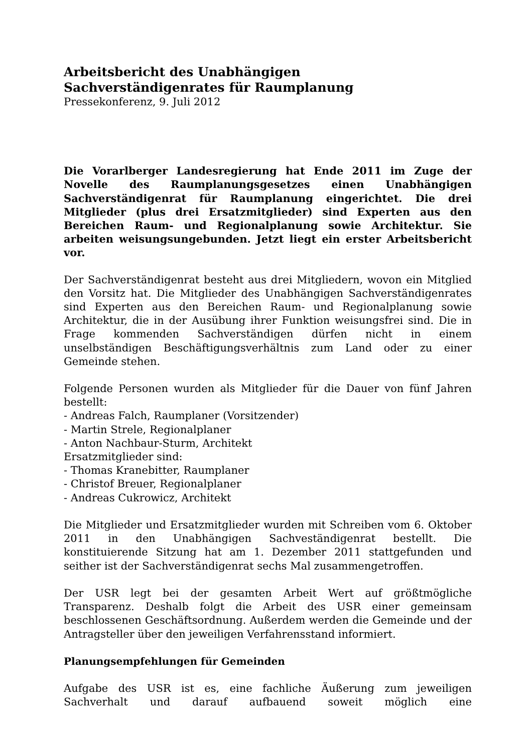Arbeitsbericht des Unabhängigen
Sachverständigenrates für Raumplanung
Pressekonferenz, 9. Juli 2012
Die Vorarlberger Landesregierung hat Ende 2011 im Zuge der Novelle des Raumplanungsgesetzes einen Unabhängigen Sachverständigenrat für Raumplanung eingerichtet. Die drei Mitglieder (plus drei Ersatzmitglieder) sind Experten aus den Bereichen Raum- und Regionalplanung sowie Architektur. Sie arbeiten weisungsungebunden. Jetzt liegt ein erster Arbeitsbericht vor.
Der Sachverständigenrat besteht aus drei Mitgliedern, wovon ein Mitglied den Vorsitz hat. Die Mitglieder des Unabhängigen Sachverständigenrates sind Experten aus den Bereichen Raum- und Regionalplanung sowie Architektur, die in der Ausübung ihrer Funktion weisungsfrei sind. Die in Frage kommenden Sachverständigen dürfen nicht in einem unselbständigen Beschäftigungsverhältnis zum Land oder zu einer Gemeinde stehen.
Folgende Personen wurden als Mitglieder für die Dauer von fünf Jahren bestellt:
- Andreas Falch, Raumplaner (Vorsitzender)
- Martin Strele, Regionalplaner
- Anton Nachbaur-Sturm, Architekt
Ersatzmitglieder sind:
- Thomas Kranebitter, Raumplaner
- Christof Breuer, Regionalplaner
- Andreas Cukrowicz, Architekt
Die Mitglieder und Ersatzmitglieder wurden mit Schreiben vom 6. Oktober 2011 in den Unabhängigen Sachveständigenrat bestellt. Die konstituierende Sitzung hat am 1. Dezember 2011 stattgefunden und seither ist der Sachverständigenrat sechs Mal zusammengetroffen.
Der USR legt bei der gesamten Arbeit Wert auf größtmögliche Transparenz. Deshalb folgt die Arbeit des USR einer gemeinsam beschlossenen Geschäftsordnung. Außerdem werden die Gemeinde und der Antragsteller über den jeweiligen Verfahrensstand informiert.
Planungsempfehlungen für Gemeinden
Aufgabe des USR ist es, eine fachliche Äußerung zum jeweiligen Sachverhalt und darauf aufbauend soweit möglich eine